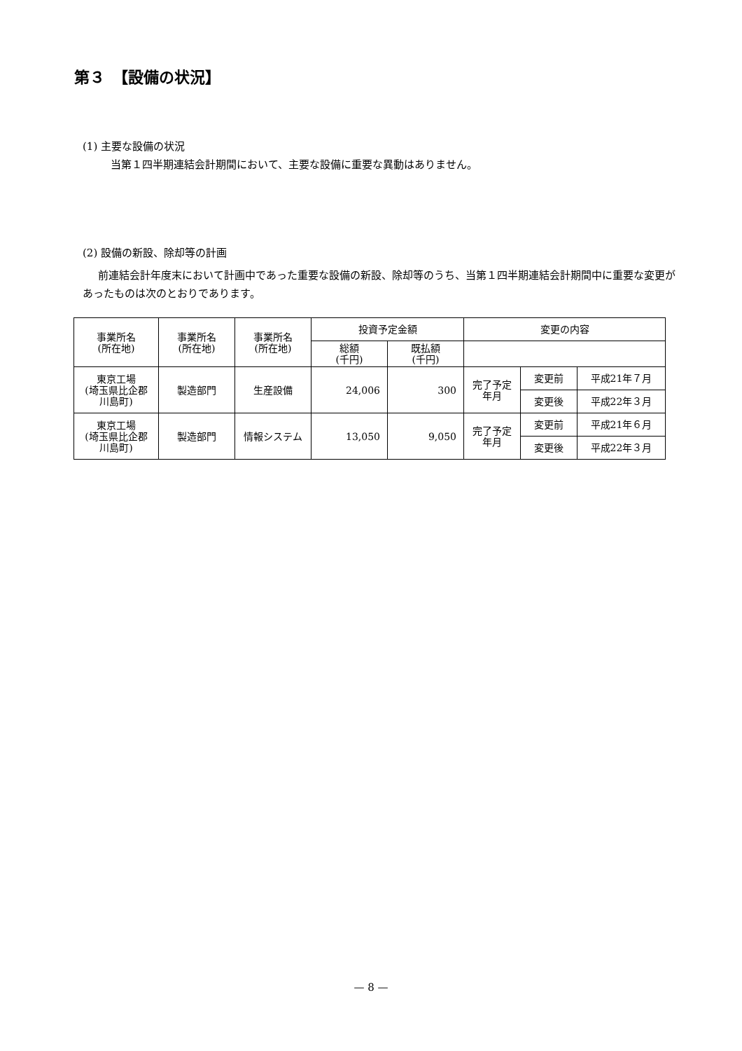第３　【設備の状況】
(1) 主要な設備の状況
当第１四半期連結会計期間において、主要な設備に重要な異動はありません。
(2) 設備の新設、除却等の計画
前連結会計年度末において計画中であった重要な設備の新設、除却等のうち、当第１四半期連結会計期間中に重要な変更があったものは次のとおりであります。
| 事業所名 (所在地) | 事業所名 (所在地) | 事業所名 (所在地) | 投資予定金額 | | 変更の内容 | | |
| --- | --- | --- | --- | --- | --- | --- | --- |
| | | | 総額 (千円) | 既払額 (千円) | | | |
| 東京工場 (埼玉県比企郡 川島町) | 製造部門 | 生産設備 | 24,006 | 300 | 完了予定 年月 | 変更前 | 平成21年７月 |
| | | | | | | 変更後 | 平成22年３月 |
| 東京工場 (埼玉県比企郡 川島町) | 製造部門 | 情報システム | 13,050 | 9,050 | 完了予定 年月 | 変更前 | 平成21年６月 |
| | | | | | | 変更後 | 平成22年３月 |
— 8 —